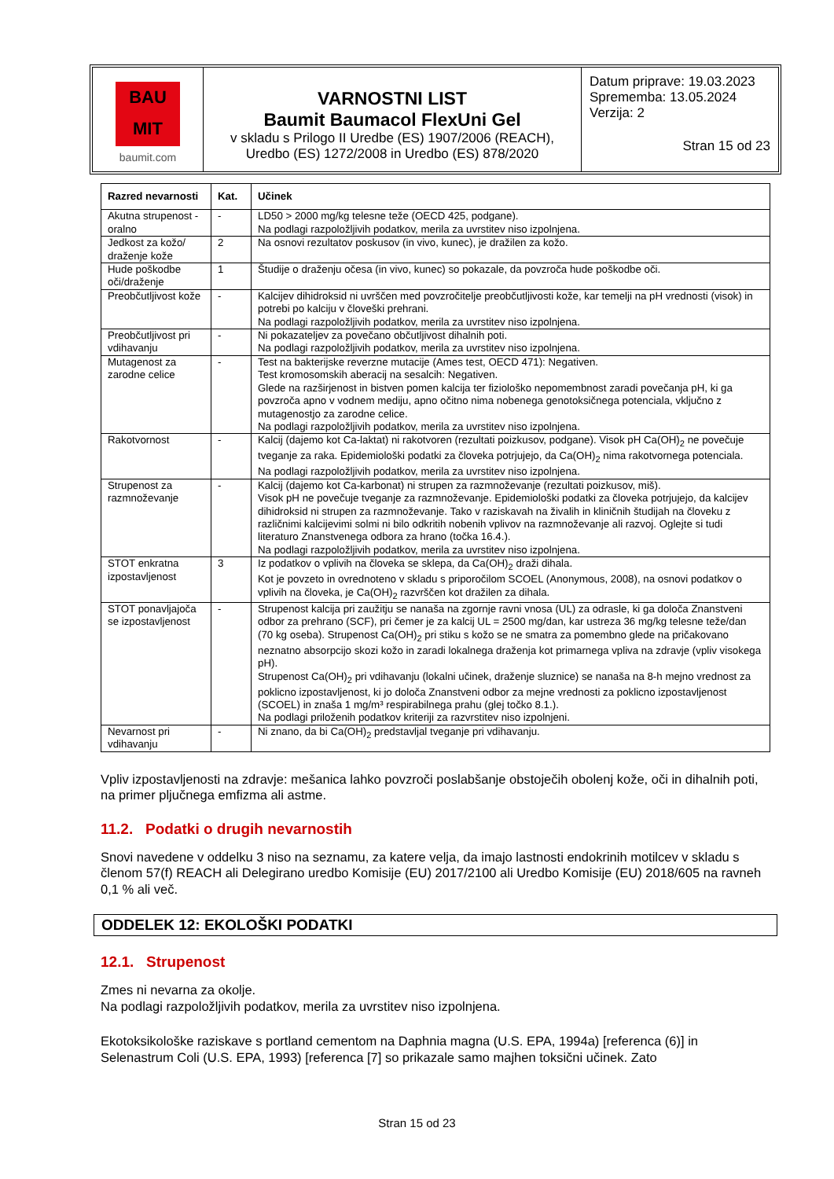BAU
MIT
baumit.com
VARNOSTNI LIST
Baumit Baumacol FlexUni Gel
v skladu s Prilogo II Uredbe (ES) 1907/2006 (REACH),
Uredbo (ES) 1272/2008 in Uredbo (ES) 878/2020
Datum priprave: 19.03.2023
Sprememba: 13.05.2024
Verzija: 2
Stran 15 od 23
| Razred nevarnosti | Kat. | Učinek |
| --- | --- | --- |
| Akutna strupenost - oralno | - | LD50 > 2000 mg/kg telesne teže (OECD 425, podgane). Na podlagi razpoložljivih podatkov, merila za uvrstitev niso izpolnjena. |
| Jedkost za kožo/ draženje kože | 2 | Na osnovi rezultatov poskusov (in vivo, kunec), je dražilen za kožo. |
| Hude poškodbe oči/draženje | 1 | Študije o draženju očesa (in vivo, kunec) so pokazale, da povzroča hude poškodbe oči. |
| Preobčutljivost kože | - | Kalcijev dihidroksid ni uvrščen med povzročitelje preobčutljivosti kože, kar temelji na pH vrednosti (visok) in potrebi po kalciju v človeški prehrani. Na podlagi razpoložljivih podatkov, merila za uvrstitev niso izpolnjena. |
| Preobčutljivost pri vdihavanju | - | Ni pokazateljev za povečano občutljivost dihalnih poti. Na podlagi razpoložljivih podatkov, merila za uvrstitev niso izpolnjena. |
| Mutagenost za zarodne celice | - | Test na bakterijske reverzne mutacije (Ames test, OECD 471): Negativen. Test kromosomskih aberacij na sesalcih: Negativen. Glede na razširjenost in bistven pomen kalcija ter fiziološko nepomembnost zaradi povečanja pH, ki ga povzroča apno v vodnem mediju, apno očitno nima nobenega genotoksičnega potenciala, vključno z mutagenostjo za zarodne celice. Na podlagi razpoložljivih podatkov, merila za uvrstitev niso izpolnjena. |
| Rakotvornost | - | Kalcij (dajemo kot Ca-laktat) ni rakotvoren (rezultati poizkusov, podgane). Visok pH Ca(OH)<sub>2</sub> ne povečuje tveganje za raka. Epidemiološki podatki za človeka potrjujejo, da Ca(OH)<sub>2</sub> nima rakotvornega potenciala. Na podlagi razpoložljivih podatkov, merila za uvrstitev niso izpolnjena. |
| Strupenost za razmnoževanje | - | Kalcij (dajemo kot Ca-karbonat) ni strupen za razmnoževanje (rezultati poizkusov, miš). Visok pH ne povečuje tveganje za razmnoževanje. Epidemiološki podatki za človeka potrjujejo, da kalcijev dihidroksid ni strupen za razmnoževanje. Tako v raziskavah na živalih in kliničnih študijah na človeku z različnimi kalcijevimi solmi ni bilo odkritih nobenih vplivov na razmnoževanje ali razvoj. Oglejte si tudi literaturo Znanstvenega odbora za hrano (točka 16.4.). Na podlagi razpoložljivih podatkov, merila za uvrstitev niso izpolnjena. |
| STOT enkratna izpostavljenost | 3 | Iz podatkov o vplivih na človeka se sklepa, da Ca(OH)<sub>2</sub> draži dihala. Kot je povzeto in ovrednoteno v skladu s priporočilom SCOEL (Anonymous, 2008), na osnovi podatkov o vplivih na človeka, je Ca(OH)<sub>2</sub> razvrščen kot dražilen za dihala. |
| STOT ponavljajoča se izpostavljenost | - | Strupenost kalcija pri zaužitju se nanaša na zgornje ravni vnosa (UL) za odrasle, ki ga določa Znanstveni odbor za prehrano (SCF), pri čemer je za kalcij UL = 2500 mg/dan, kar ustreza 36 mg/kg telesne teže/dan (70 kg oseba). Strupenost Ca(OH)<sub>2</sub> pri stiku s kožo se ne smatra za pomembno glede na pričakovano neznatno absorpcijo skozi kožo in zaradi lokalnega draženja kot primarnega vpliva na zdravje (vpliv visokega pH). Strupenost Ca(OH)<sub>2</sub> pri vdihavanju (lokalni učinek, draženje sluznice) se nanaša na 8-h mejno vrednost za poklicno izpostavljenost, ki jo določa Znanstveni odbor za mejne vrednosti za poklicno izpostavljenost (SCOEL) in znaša 1 mg/m³ respirabilnega prahu (glej točko 8.1.). Na podlagi priloženih podatkov kriteriji za razvrstitev niso izpolnjeni. |
| Nevarnost pri vdihavanju | - | Ni znano, da bi Ca(OH)<sub>2</sub> predstavljal tveganje pri vdihavanju. |
Vpliv izpostavljenosti na zdravje: mešanica lahko povzroči poslabšanje obstoječih obolenj kože, oči in dihalnih poti, na primer pljučnega emfizma ali astme.
11.2. Podatki o drugih nevarnostih
Snovi navedene v oddelku 3 niso na seznamu, za katere velja, da imajo lastnosti endokrinih motilcev v skladu s členom 57(f) REACH ali Delegirano uredbo Komisije (EU) 2017/2100 ali Uredbo Komisije (EU) 2018/605 na ravneh 0,1 % ali več.
ODDELEK 12: EKOLOŠKI PODATKI
12.1. Strupenost
Zmes ni nevarna za okolje.
Na podlagi razpoložljivih podatkov, merila za uvrstitev niso izpolnjena.
Ekotoksikološke raziskave s portland cementom na Daphnia magna (U.S. EPA, 1994a) [referenca (6)] in Selenastrum Coli (U.S. EPA, 1993) [referenca [7] so prikazale samo majhen toksični učinek. Zato
Stran 15 od 23